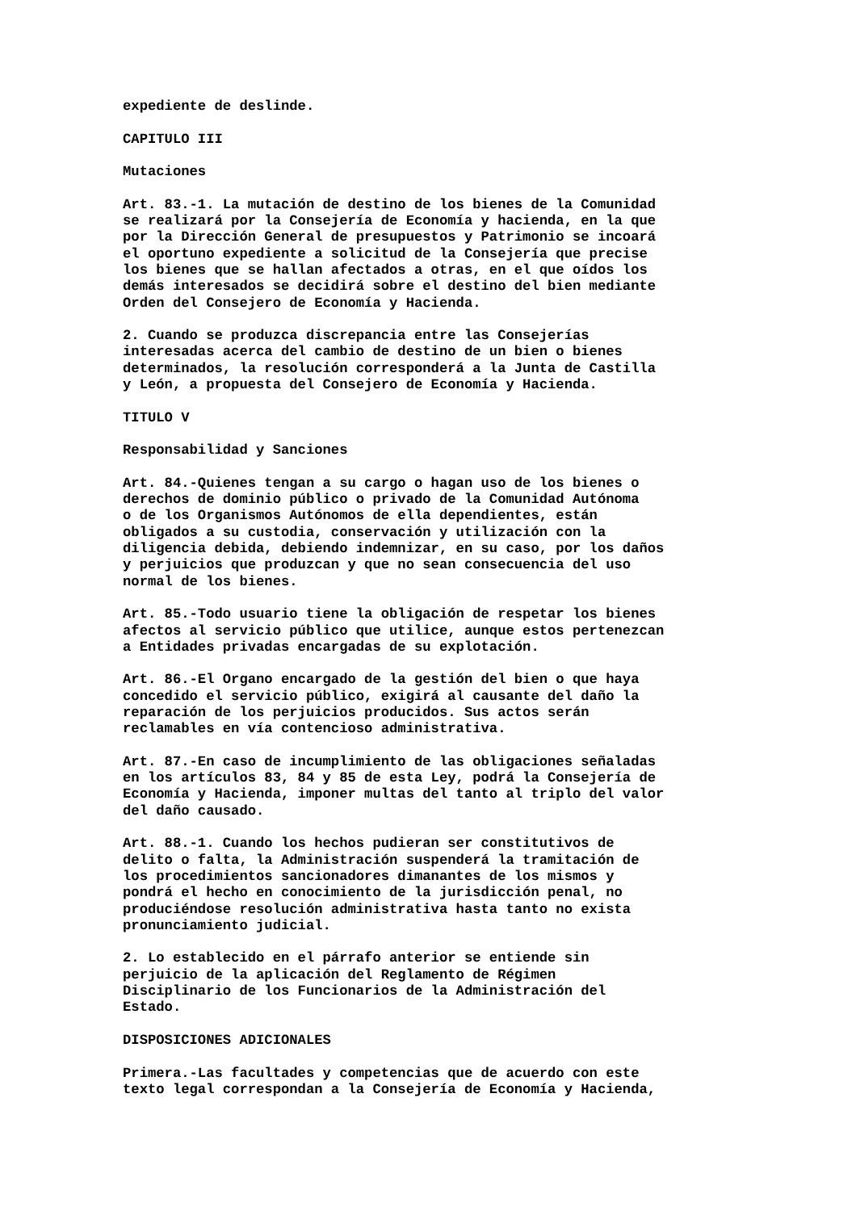expediente de deslinde.

CAPITULO III

Mutaciones

Art. 83.-1. La mutación de destino de los bienes de la Comunidad
se realizará por la Consejería de Economía y hacienda, en la que
por la Dirección General de presupuestos y Patrimonio se incoará
el oportuno expediente a solicitud de la Consejería que precise
los bienes que se hallan afectados a otras, en el que oídos los
demás interesados se decidirá sobre el destino del bien mediante
Orden del Consejero de Economía y Hacienda.

2. Cuando se produzca discrepancia entre las Consejerías
interesadas acerca del cambio de destino de un bien o bienes
determinados, la resolución corresponderá a la Junta de Castilla
y León, a propuesta del Consejero de Economía y Hacienda.

TITULO V

Responsabilidad y Sanciones

Art. 84.-Quienes tengan a su cargo o hagan uso de los bienes o
derechos de dominio público o privado de la Comunidad Autónoma
o de los Organismos Autónomos de ella dependientes, están
obligados a su custodia, conservación y utilización con la
diligencia debida, debiendo indemnizar, en su caso, por los daños
y perjuicios que produzcan y que no sean consecuencia del uso
normal de los bienes.

Art. 85.-Todo usuario tiene la obligación de respetar los bienes
afectos al servicio público que utilice, aunque estos pertenezcan
a Entidades privadas encargadas de su explotación.

Art. 86.-El Organo encargado de la gestión del bien o que haya
concedido el servicio público, exigirá al causante del daño la
reparación de los perjuicios producidos. Sus actos serán
reclamables en vía contencioso administrativa.

Art. 87.-En caso de incumplimiento de las obligaciones señaladas
en los artículos 83, 84 y 85 de esta Ley, podrá la Consejería de
Economía y Hacienda, imponer multas del tanto al triplo del valor
del daño causado.

Art. 88.-1. Cuando los hechos pudieran ser constitutivos de
delito o falta, la Administración suspenderá la tramitación de
los procedimientos sancionadores dimanantes de los mismos y
pondrá el hecho en conocimiento de la jurisdicción penal, no
produciéndose resolución administrativa hasta tanto no exista
pronunciamiento judicial.

2. Lo establecido en el párrafo anterior se entiende sin
perjuicio de la aplicación del Reglamento de Régimen
Disciplinario de los Funcionarios de la Administración del
Estado.

DISPOSICIONES ADICIONALES

Primera.-Las facultades y competencias que de acuerdo con este
texto legal correspondan a la Consejería de Economía y Hacienda,